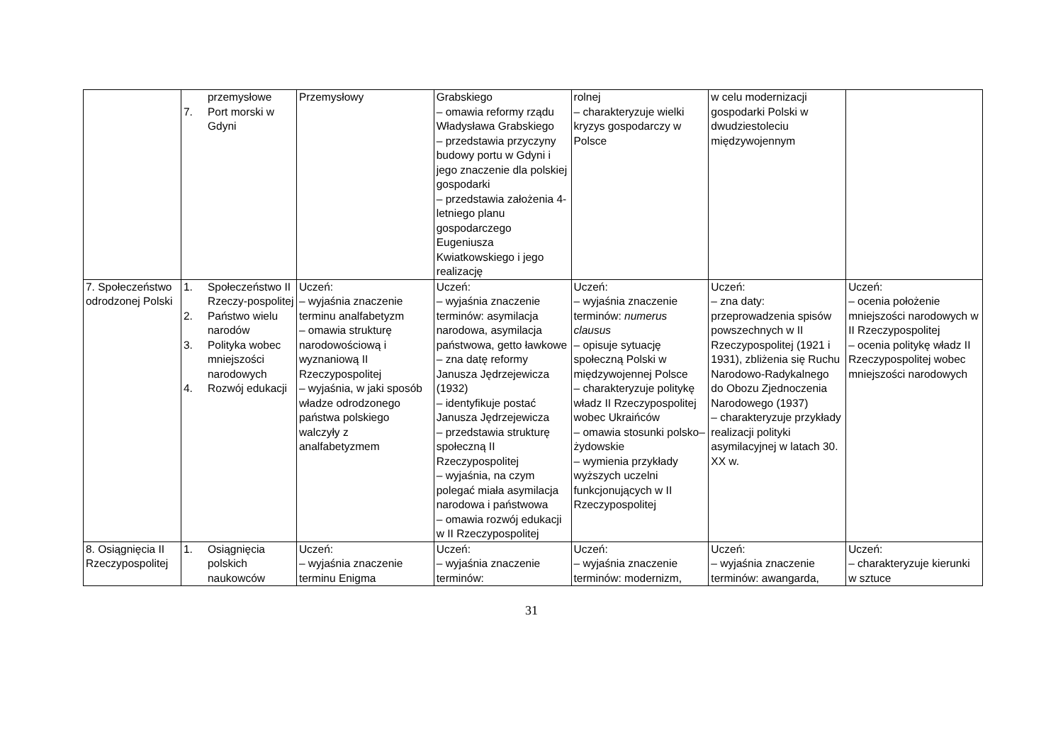| | przemysłowe 7. Port morski w Gdyni | Przemysłowy | Grabskiego – omawia reformy rządu Władysława Grabskiego – przedstawia przyczyny budowy portu w Gdyni i jego znaczenie dla polskiej gospodarki – przedstawia założenia 4-letniego planu gospodarczego Eugeniusza Kwiatkowskiego i jego realizację | rolnej – charakteryzuje wielki kryzys gospodarczy w Polsce | w celu modernizacji gospodarki Polski w dwudziestoleciu międzywojennym | |
| 7. Społeczeństwo odrodzonej Polski | 1. Społeczeństwo II Rzeczy-pospolitej 2. Państwo wielu narodów 3. Polityka wobec mniejszości narodowych 4. Rozwój edukacji | Uczeń: – wyjaśnia znaczenie terminu analfabetyzm – omawia strukturę narodowościową i wyznaniową II Rzeczypospolitej – wyjaśnia, w jaki sposób władze odrodzonego państwa polskiego walczyły z analfabetyzmem | Uczeń: – wyjaśnia znaczenie terminów: asymilacja narodowa, asymilacja państwowa, getto ławkowe – zna datę reformy Janusza Jędrzejewicza (1932) – identyfikuje postać Janusza Jędrzejewicza – przedstawia strukturę społeczną II Rzeczypospolitej – wyjaśnia, na czym polegać miała asymilacja narodowa i państwowa – omawia rozwój edukacji w II Rzeczypospolitej | Uczeń: – wyjaśnia znaczenie terminów: numerus clausus – opisuje sytuację społeczną Polski w międzywojennej Polsce – charakteryzuje politykę władz II Rzeczypospolitej wobec Ukraińców – omawia stosunki polsko–żydowskie – wymienia przykłady wyższych uczelni funkcjonujących w II Rzeczypospolitej | Uczeń: – zna daty: przeprowadzenia spisów powszechnych w II Rzeczypospolitej (1921 i 1931), zbliżenia się Ruchu Narodowo-Radykalnego do Obozu Zjednoczenia Narodowego (1937) – charakteryzuje przykłady realizacji polityki asymilacyjnej w latach 30. XX w. | Uczeń: – ocenia położenie mniejszości narodowych w II Rzeczypospolitej – ocenia politykę władz II Rzeczypospolitej wobec mniejszości narodowych |
| 8. Osiągnięcia II Rzeczypospolitej | 1. Osiągnięcia polskich naukowców | Uczeń: – wyjaśnia znaczenie terminu Enigma | Uczeń: – wyjaśnia znaczenie terminów: | Uczeń: – wyjaśnia znaczenie terminów: modernizm, | Uczeń: – wyjaśnia znaczenie terminów: awangarda, | Uczeń: – charakteryzuje kierunki w sztuce |
31